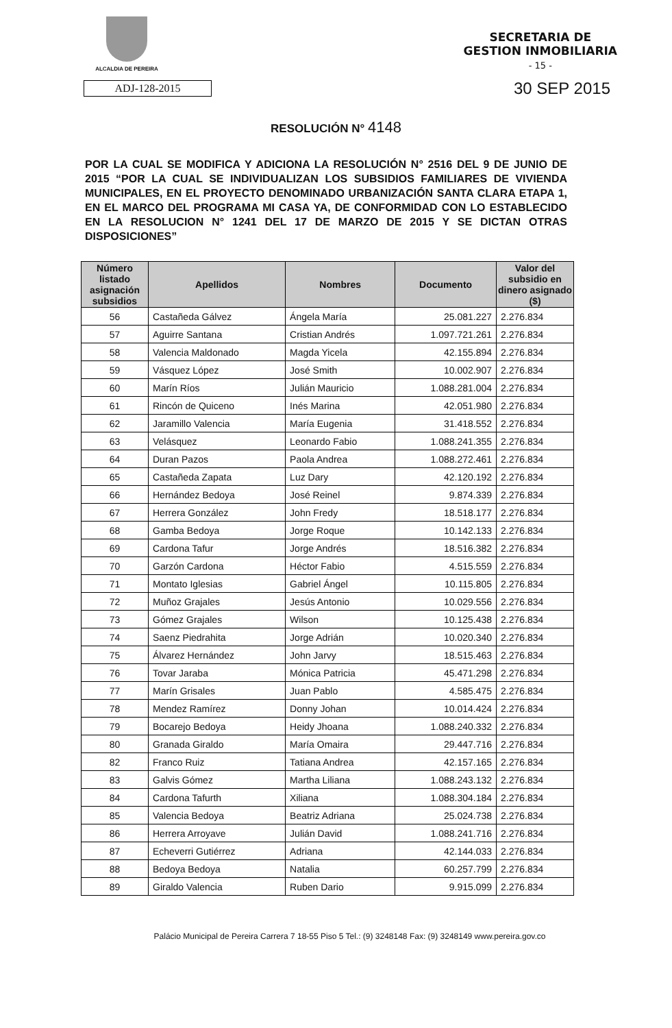ALCALDIA DE PEREIRA
SECRETARIA DE
GESTION INMOBILIARIA
- 15 -
ADJ-128-2015
30 SEP 2015
RESOLUCIÓN N° 4148
POR LA CUAL SE MODIFICA Y ADICIONA LA RESOLUCIÓN N° 2516 DEL 9 DE JUNIO DE 2015 “POR LA CUAL SE INDIVIDUALIZAN LOS SUBSIDIOS FAMILIARES DE VIVIENDA MUNICIPALES, EN EL PROYECTO DENOMINADO URBANIZACIÓN SANTA CLARA ETAPA 1, EN EL MARCO DEL PROGRAMA MI CASA YA, DE CONFORMIDAD CON LO ESTABLECIDO EN LA RESOLUCION N° 1241 DEL 17 DE MARZO DE 2015 Y SE DICTAN OTRAS DISPOSICIONES”
| Número listado asignación subsidios | Apellidos | Nombres | Documento | Valor del subsidio en dinero asignado ($) |
| --- | --- | --- | --- | --- |
| 56 | Castañeda Gálvez | Ángela María | 25.081.227 | 2.276.834 |
| 57 | Aguirre Santana | Cristian Andrés | 1.097.721.261 | 2.276.834 |
| 58 | Valencia Maldonado | Magda Yicela | 42.155.894 | 2.276.834 |
| 59 | Vásquez López | José Smith | 10.002.907 | 2.276.834 |
| 60 | Marín Ríos | Julián Mauricio | 1.088.281.004 | 2.276.834 |
| 61 | Rincón de Quiceno | Inés Marina | 42.051.980 | 2.276.834 |
| 62 | Jaramillo Valencia | María Eugenia | 31.418.552 | 2.276.834 |
| 63 | Velásquez | Leonardo Fabio | 1.088.241.355 | 2.276.834 |
| 64 | Duran Pazos | Paola Andrea | 1.088.272.461 | 2.276.834 |
| 65 | Castañeda Zapata | Luz Dary | 42.120.192 | 2.276.834 |
| 66 | Hernández Bedoya | José Reinel | 9.874.339 | 2.276.834 |
| 67 | Herrera González | John Fredy | 18.518.177 | 2.276.834 |
| 68 | Gamba Bedoya | Jorge Roque | 10.142.133 | 2.276.834 |
| 69 | Cardona Tafur | Jorge Andrés | 18.516.382 | 2.276.834 |
| 70 | Garzón Cardona | Héctor Fabio | 4.515.559 | 2.276.834 |
| 71 | Montato Iglesias | Gabriel Ángel | 10.115.805 | 2.276.834 |
| 72 | Muñoz Grajales | Jesús Antonio | 10.029.556 | 2.276.834 |
| 73 | Gómez Grajales | Wilson | 10.125.438 | 2.276.834 |
| 74 | Saenz Piedrahita | Jorge Adrián | 10.020.340 | 2.276.834 |
| 75 | Álvarez Hernández | John Jarvy | 18.515.463 | 2.276.834 |
| 76 | Tovar Jaraba | Mónica Patricia | 45.471.298 | 2.276.834 |
| 77 | Marín Grisales | Juan Pablo | 4.585.475 | 2.276.834 |
| 78 | Mendez Ramírez | Donny Johan | 10.014.424 | 2.276.834 |
| 79 | Bocarejo Bedoya | Heidy Jhoana | 1.088.240.332 | 2.276.834 |
| 80 | Granada Giraldo | María Omaira | 29.447.716 | 2.276.834 |
| 82 | Franco Ruiz | Tatiana Andrea | 42.157.165 | 2.276.834 |
| 83 | Galvis Gómez | Martha Liliana | 1.088.243.132 | 2.276.834 |
| 84 | Cardona Tafurth | Xiliana | 1.088.304.184 | 2.276.834 |
| 85 | Valencia Bedoya | Beatriz Adriana | 25.024.738 | 2.276.834 |
| 86 | Herrera Arroyave | Julián David | 1.088.241.716 | 2.276.834 |
| 87 | Echeverri Gutiérrez | Adriana | 42.144.033 | 2.276.834 |
| 88 | Bedoya Bedoya | Natalia | 60.257.799 | 2.276.834 |
| 89 | Giraldo Valencia | Ruben Dario | 9.915.099 | 2.276.834 |
Palácio Municipal de Pereira Carrera 7 18-55 Piso 5 Tel.: (9) 3248148 Fax: (9) 3248149 www.pereira.gov.co